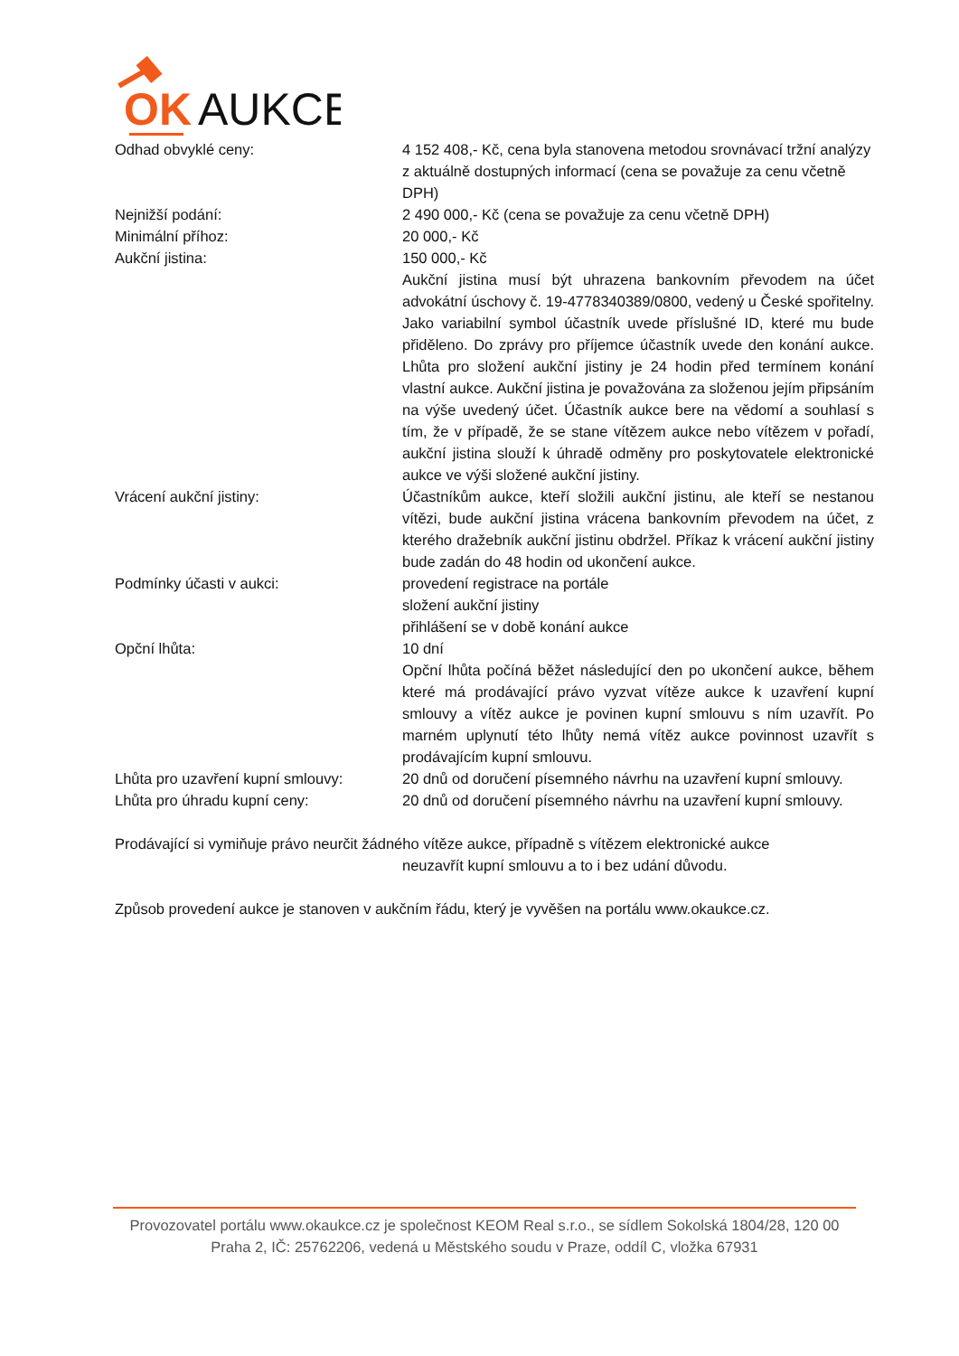OK
AUKCE
Odhad obvyklé ceny: 4 152 408,- Kč, cena byla stanovena metodou srovnávací tržní analýzy z aktuálně dostupných informací (cena se považuje za cenu včetně DPH)
Nejnižší podání: 2 490 000,- Kč (cena se považuje za cenu včetně DPH)
Minimální příhoz: 20 000,- Kč
Aukční jistina: 150 000,- Kč
Aukční jistina musí být uhrazena bankovním převodem na účet advokátní úschovy č. 19-4778340389/0800, vedený u České spořitelny. Jako variabilní symbol účastník uvede příslušné ID, které mu bude přiděleno. Do zprávy pro příjemce účastník uvede den konání aukce. Lhůta pro složení aukční jistiny je 24 hodin před termínem konání vlastní aukce. Aukční jistina je považována za složenou jejím připsáním na výše uvedený účet. Účastník aukce bere na vědomí a souhlasí s tím, že v případě, že se stane vítězem aukce nebo vítězem v pořadí, aukční jistina slouží k úhradě odměny pro poskytovatele elektronické aukce ve výši složené aukční jistiny.
Vrácení aukční jistiny: Účastníkům aukce, kteří složili aukční jistinu, ale kteří se nestanou vítězi, bude aukční jistina vrácena bankovním převodem na účet, z kterého dražebník aukční jistinu obdržel. Příkaz k vrácení aukční jistiny bude zadán do 48 hodin od ukončení aukce.
Podmínky účasti v aukci: provedení registrace na portále
složení aukční jistiny
přihlášení se v době konání aukce
Opční lhůta: 10 dní
Opční lhůta počíná běžet následující den po ukončení aukce, během které má prodávající právo vyzvat vítěze aukce k uzavření kupní smlouvy a vítěz aukce je povinen kupní smlouvu s ním uzavřít. Po marném uplynutí této lhůty nemá vítěz aukce povinnost uzavřít s prodávajícím kupní smlouvu.
Lhůta pro uzavření kupní smlouvy:
20 dnů od doručení písemného návrhu na uzavření kupní smlouvy.
Lhůta pro úhradu kupní ceny: 20 dnů od doručení písemného návrhu na uzavření kupní smlouvy.
Prodávající si vymiňuje právo neurčit žádného vítěze aukce, případně s vítězem elektronické aukce
neuzavřít kupní smlouvu a to i bez udání důvodu.
Způsob provedení aukce je stanoven v aukčním řádu, který je vyvěšen na portálu www.okaukce.cz.
Provozovatel portálu www.okaukce.cz je společnost KEOM Real s.r.o., se sídlem Sokolská 1804/28, 120 00 Praha 2, IČ: 25762206, vedená u Městského soudu v Praze, oddíl C, vložka 67931